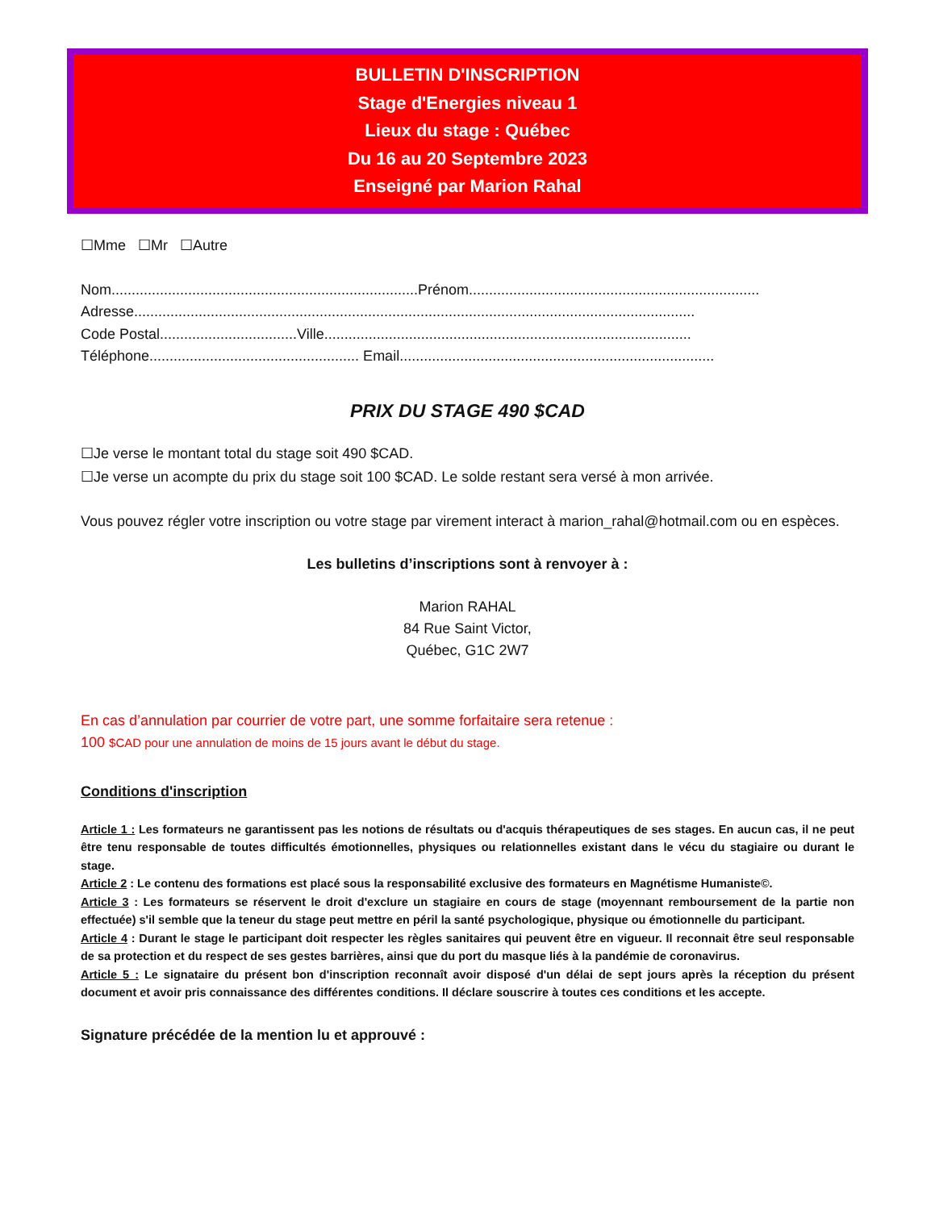BULLETIN D'INSCRIPTION
Stage d'Energies niveau 1
Lieux du stage : Québec
Du 16 au 20 Septembre 2023
Enseigné par Marion Rahal
☐Mme ☐Mr ☐Autre
Nom............................................................................Prénom........................................................................
Adresse...........................................................................................................................................
Code Postal..................................Ville...........................................................................................
Téléphone.................................................... Email..............................................................................
PRIX DU STAGE 490 $CAD
☐Je verse le montant total du stage soit 490 $CAD.
☐Je verse un acompte du prix du stage soit 100 $CAD. Le solde restant sera versé à mon arrivée.
Vous pouvez régler votre inscription ou votre stage par virement interact à marion_rahal@hotmail.com ou en espèces.
Les bulletins d’inscriptions sont à renvoyer à :
Marion RAHAL
84 Rue Saint Victor,
Québec, G1C 2W7
En cas d’annulation par courrier de votre part, une somme forfaitaire sera retenue :
100 $CAD pour une annulation de moins de 15 jours avant le début du stage.
Conditions d'inscription
Article 1 : Les formateurs ne garantissent pas les notions de résultats ou d'acquis thérapeutiques de ses stages. En aucun cas, il ne peut être tenu responsable de toutes difficultés émotionnelles, physiques ou relationnelles existant dans le vécu du stagiaire ou durant le stage.
Article 2 : Le contenu des formations est placé sous la responsabilité exclusive des formateurs en Magnétisme Humaniste©.
Article 3 : Les formateurs se réservent le droit d'exclure un stagiaire en cours de stage (moyennant remboursement de la partie non effectuée) s'il semble que la teneur du stage peut mettre en péril la santé psychologique, physique ou émotionnelle du participant.
Article 4 : Durant le stage le participant doit respecter les règles sanitaires qui peuvent être en vigueur. Il reconnait être seul responsable de sa protection et du respect de ses gestes barrières, ainsi que du port du masque liés à la pandémie de coronavirus.
Article 5 : Le signataire du présent bon d'inscription reconnaît avoir disposé d'un délai de sept jours après la réception du présent document et avoir pris connaissance des différentes conditions. Il déclare souscrire à toutes ces conditions et les accepte.
Signature précédée de la mention lu et approuvé :